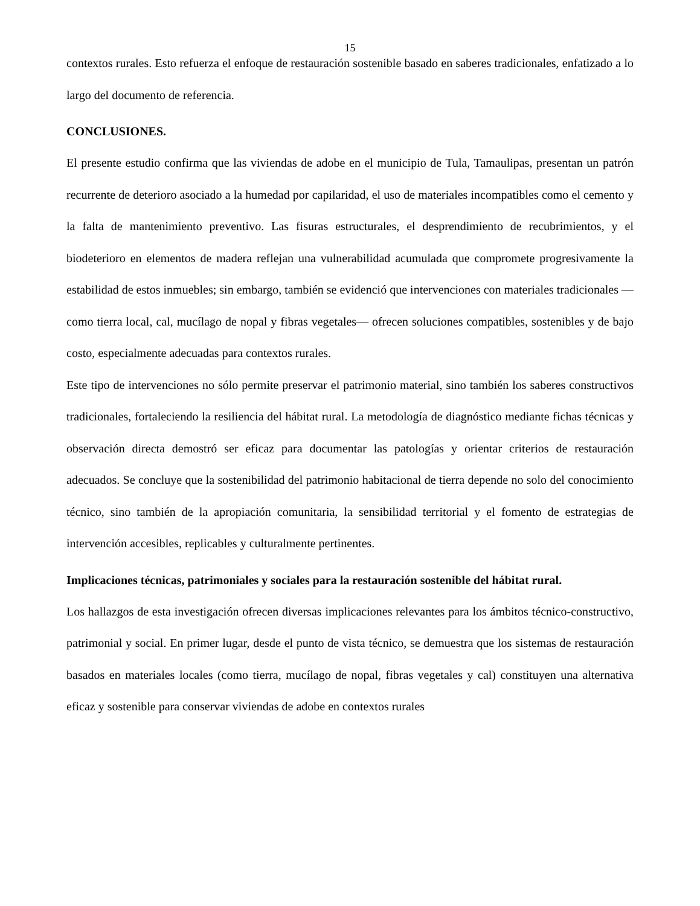15
contextos rurales. Esto refuerza el enfoque de restauración sostenible basado en saberes tradicionales, enfatizado a lo largo del documento de referencia.
CONCLUSIONES.
El presente estudio confirma que las viviendas de adobe en el municipio de Tula, Tamaulipas, presentan un patrón recurrente de deterioro asociado a la humedad por capilaridad, el uso de materiales incompatibles como el cemento y la falta de mantenimiento preventivo. Las fisuras estructurales, el desprendimiento de recubrimientos, y el biodeterioro en elementos de madera reflejan una vulnerabilidad acumulada que compromete progresivamente la estabilidad de estos inmuebles; sin embargo, también se evidenció que intervenciones con materiales tradicionales —como tierra local, cal, mucílago de nopal y fibras vegetales— ofrecen soluciones compatibles, sostenibles y de bajo costo, especialmente adecuadas para contextos rurales.
Este tipo de intervenciones no sólo permite preservar el patrimonio material, sino también los saberes constructivos tradicionales, fortaleciendo la resiliencia del hábitat rural. La metodología de diagnóstico mediante fichas técnicas y observación directa demostró ser eficaz para documentar las patologías y orientar criterios de restauración adecuados. Se concluye que la sostenibilidad del patrimonio habitacional de tierra depende no solo del conocimiento técnico, sino también de la apropiación comunitaria, la sensibilidad territorial y el fomento de estrategias de intervención accesibles, replicables y culturalmente pertinentes.
Implicaciones técnicas, patrimoniales y sociales para la restauración sostenible del hábitat rural.
Los hallazgos de esta investigación ofrecen diversas implicaciones relevantes para los ámbitos técnico-constructivo, patrimonial y social. En primer lugar, desde el punto de vista técnico, se demuestra que los sistemas de restauración basados en materiales locales (como tierra, mucílago de nopal, fibras vegetales y cal) constituyen una alternativa eficaz y sostenible para conservar viviendas de adobe en contextos rurales